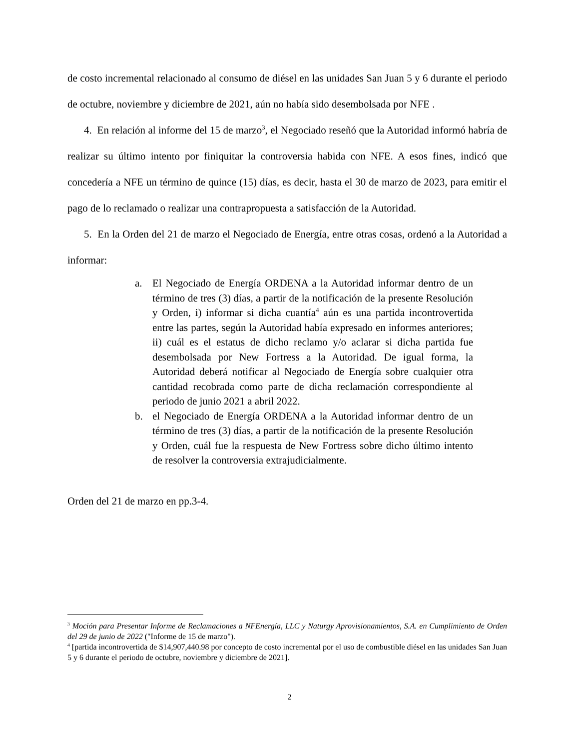de costo incremental relacionado al consumo de diésel en las unidades San Juan 5 y 6 durante el periodo de octubre, noviembre y diciembre de 2021, aún no había sido desembolsada por NFE .
4. En relación al informe del 15 de marzo<sup>3</sup>, el Negociado reseñó que la Autoridad informó habría de realizar su último intento por finiquitar la controversia habida con NFE. A esos fines, indicó que concedería a NFE un término de quince (15) días, es decir, hasta el 30 de marzo de 2023, para emitir el pago de lo reclamado o realizar una contrapropuesta a satisfacción de la Autoridad.
5. En la Orden del 21 de marzo el Negociado de Energía, entre otras cosas, ordenó a la Autoridad a informar:
a. El Negociado de Energía ORDENA a la Autoridad informar dentro de un término de tres (3) días, a partir de la notificación de la presente Resolución y Orden, i) informar si dicha cuantía<sup>4</sup> aún es una partida incontrovertida entre las partes, según la Autoridad había expresado en informes anteriores; ii) cuál es el estatus de dicho reclamo y/o aclarar si dicha partida fue desembolsada por New Fortress a la Autoridad. De igual forma, la Autoridad deberá notificar al Negociado de Energía sobre cualquier otra cantidad recobrada como parte de dicha reclamación correspondiente al periodo de junio 2021 a abril 2022.
b. el Negociado de Energía ORDENA a la Autoridad informar dentro de un término de tres (3) días, a partir de la notificación de la presente Resolución y Orden, cuál fue la respuesta de New Fortress sobre dicho último intento de resolver la controversia extrajudicialmente.
Orden del 21 de marzo en pp.3-4.
<sup>3</sup> Moción para Presentar Informe de Reclamaciones a NFEnergía, LLC y Naturgy Aprovisionamientos, S.A. en Cumplimiento de Orden del 29 de junio de 2022 ("Informe de 15 de marzo").
<sup>4</sup> [partida incontrovertida de $14,907,440.98 por concepto de costo incremental por el uso de combustible diésel en las unidades San Juan 5 y 6 durante el periodo de octubre, noviembre y diciembre de 2021].
2